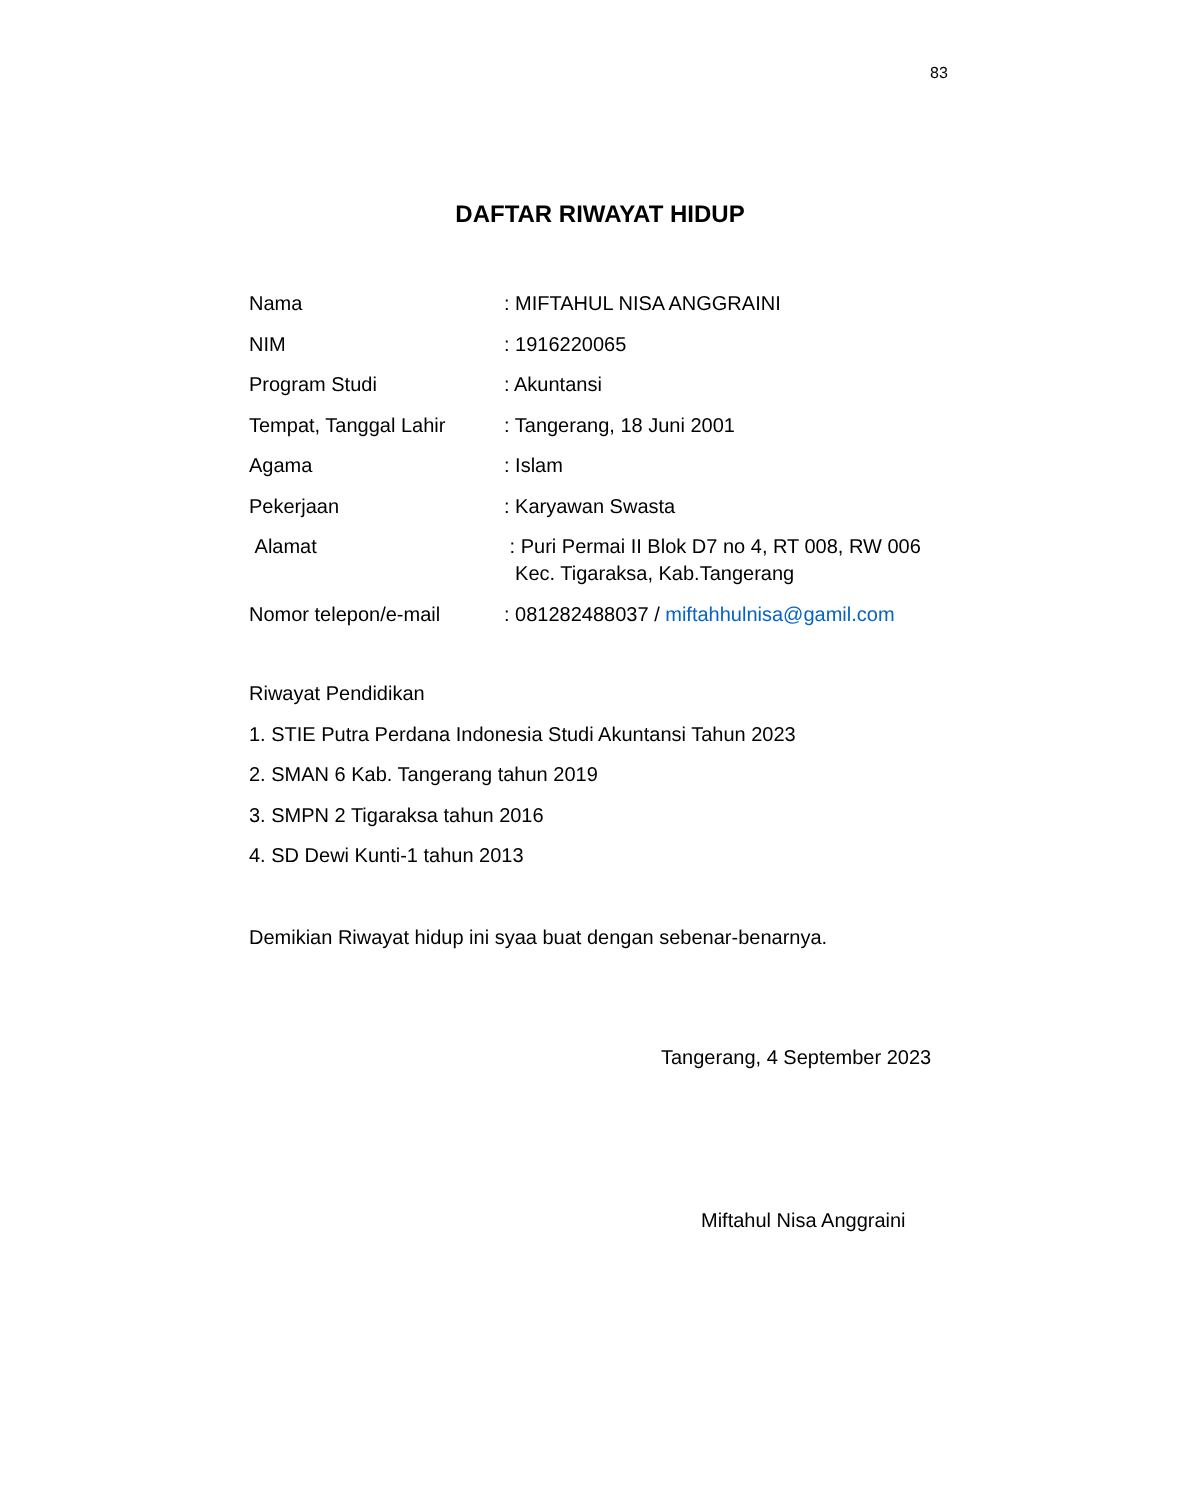83
DAFTAR RIWAYAT HIDUP
Nama : MIFTAHUL NISA ANGGRAINI
NIM : 1916220065
Program Studi : Akuntansi
Tempat, Tanggal Lahir : Tangerang, 18 Juni 2001
Agama : Islam
Pekerjaan : Karyawan Swasta
Alamat : Puri Permai II Blok D7 no 4, RT 008, RW 006
Kec. Tigaraksa, Kab.Tangerang
Nomor telepon/e-mail : 081282488037 / miftahhulnisa@gamil.com
Riwayat Pendidikan
1. STIE Putra Perdana Indonesia Studi Akuntansi Tahun 2023
2. SMAN 6 Kab. Tangerang tahun 2019
3. SMPN 2 Tigaraksa tahun 2016
4. SD Dewi Kunti-1 tahun 2013
Demikian Riwayat hidup ini syaa buat dengan sebenar-benarnya.
Tangerang, 4 September 2023
Miftahul Nisa Anggraini